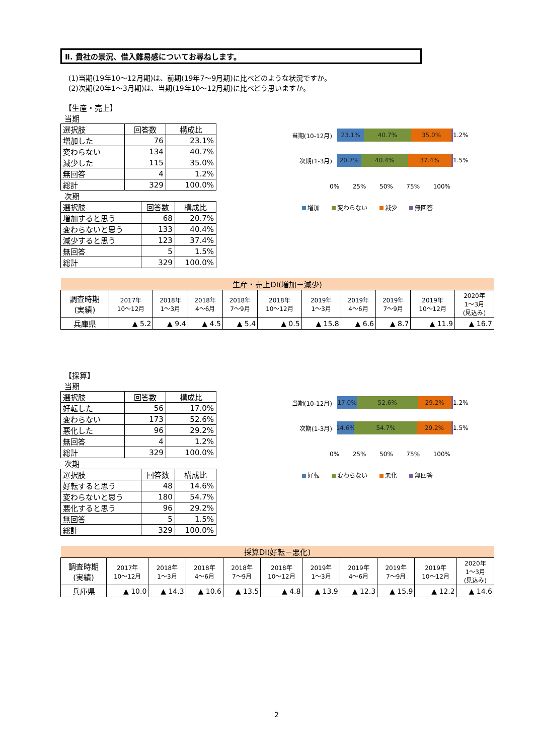Ⅱ. 貴社の景況、借入難易感についてお尋ねします。
(1)当期(19年10～12月期)は、前期(19年7～9月期)に比べどのような状況ですか。
(2)次期(20年1～3月期)は、当期(19年10～12月期)に比べどう思いますか。
【生産・売上】
当期
| 選択肢 | 回答数 | 構成比 |
| --- | --- | --- |
| 増加した | 76 | 23.1% |
| 変わらない | 134 | 40.7% |
| 減少した | 115 | 35.0% |
| 無回答 | 4 | 1.2% |
| 総計 | 329 | 100.0% |
次期
| 選択肢 | 回答数 | 構成比 |
| --- | --- | --- |
| 増加すると思う | 68 | 20.7% |
| 変わらないと思う | 133 | 40.4% |
| 減少すると思う | 123 | 37.4% |
| 無回答 | 5 | 1.5% |
| 総計 | 329 | 100.0% |
当期(10-12月)
23.1% 40.7% 35.0%
1.2%
次期(1-3月)
20.7% 40.4% 37.4%
1.5%
0% 25% 50% 75% 100%
増加 変わらない 減少 無回答
| 生産・売上DI(増加－減少) | | | | | | | | | | |
| 調査時期 (実績) | 2017年 10～12月 | 2018年 1～3月 | 2018年 4～6月 | 2018年 7～9月 | 2018年 10～12月 | 2019年 1～3月 | 2019年 4～6月 | 2019年 7～9月 | 2019年 10～12月 | 2020年 1～3月 (見込み) |
| 兵庫県 | ▲ 5.2 | ▲ 9.4 | ▲ 4.5 | ▲ 5.4 | ▲ 0.5 | ▲ 15.8 | ▲ 6.6 | ▲ 8.7 | ▲ 11.9 | ▲ 16.7 |
【採算】
当期
| 選択肢 | 回答数 | 構成比 |
| --- | --- | --- |
| 好転した | 56 | 17.0% |
| 変わらない | 173 | 52.6% |
| 悪化した | 96 | 29.2% |
| 無回答 | 4 | 1.2% |
| 総計 | 329 | 100.0% |
次期
| 選択肢 | 回答数 | 構成比 |
| --- | --- | --- |
| 好転すると思う | 48 | 14.6% |
| 変わらないと思う | 180 | 54.7% |
| 悪化すると思う | 96 | 29.2% |
| 無回答 | 5 | 1.5% |
| 総計 | 329 | 100.0% |
当期(10-12月)
17.0% 52.6% 29.2%
1.2%
次期(1-3月)
14.6% 54.7% 29.2%
1.5%
0% 25% 50% 75% 100%
好転 変わらない 悪化 無回答
| 採算DI(好転－悪化) | | | | | | | | | | |
| 調査時期 (実績) | 2017年 10～12月 | 2018年 1～3月 | 2018年 4～6月 | 2018年 7～9月 | 2018年 10～12月 | 2019年 1～3月 | 2019年 4～6月 | 2019年 7～9月 | 2019年 10～12月 | 2020年 1～3月 (見込み) |
| 兵庫県 | ▲ 10.0 | ▲ 14.3 | ▲ 10.6 | ▲ 13.5 | ▲ 4.8 | ▲ 13.9 | ▲ 12.3 | ▲ 15.9 | ▲ 12.2 | ▲ 14.6 |
2